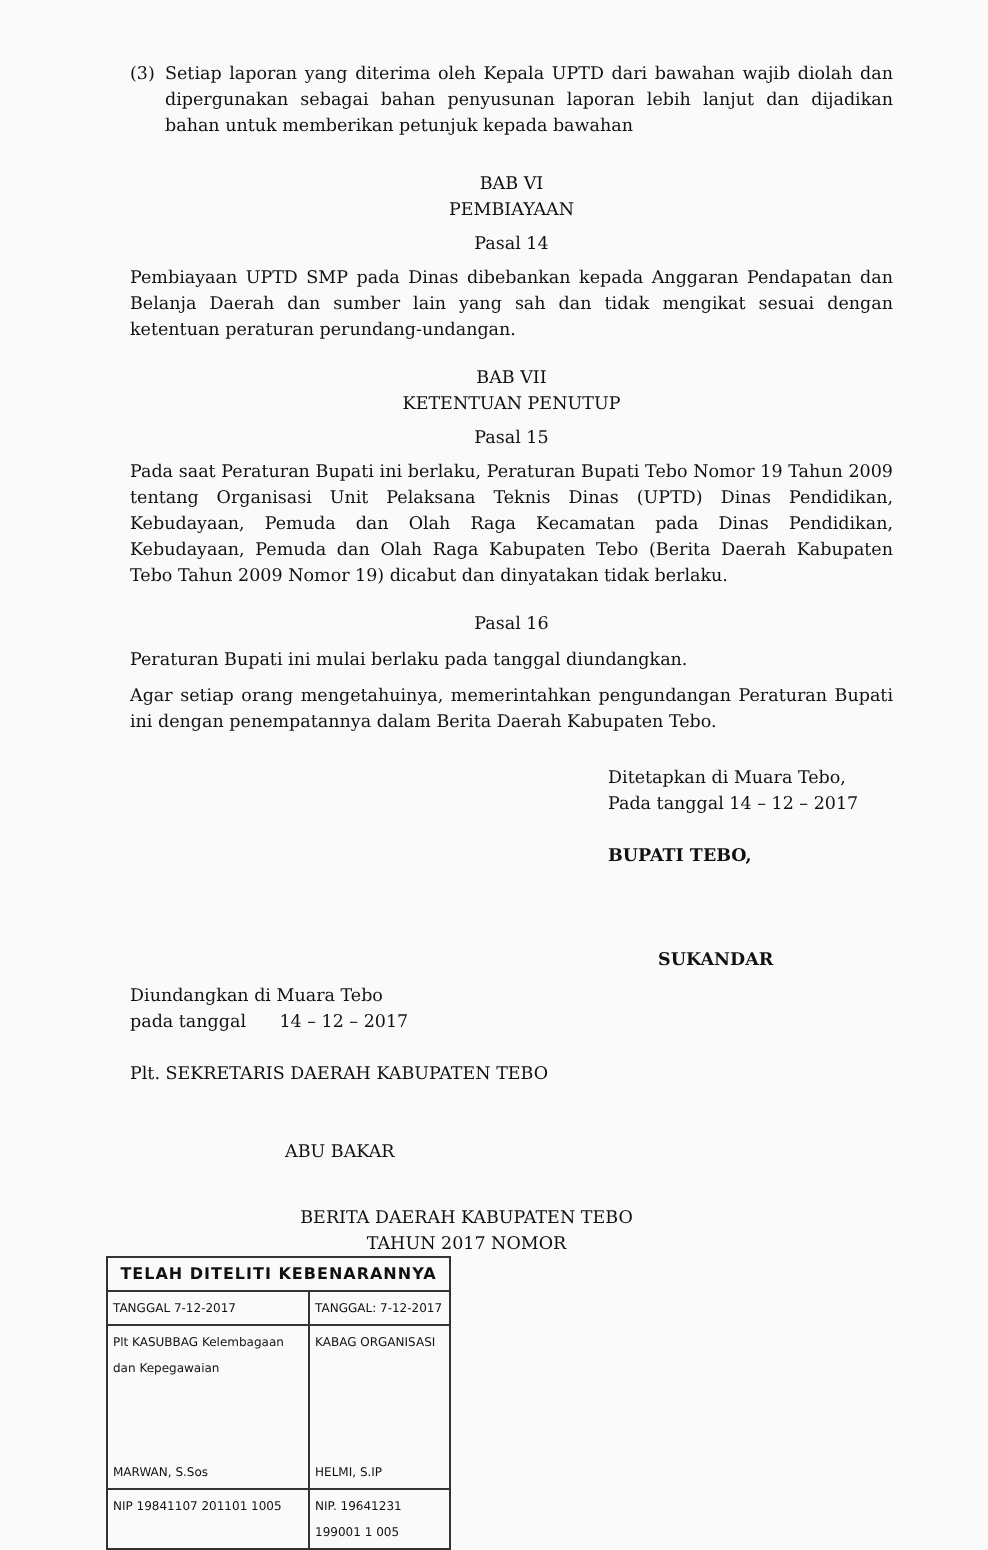(3) Setiap laporan yang diterima oleh Kepala UPTD dari bawahan wajib diolah dan dipergunakan sebagai bahan penyusunan laporan lebih lanjut dan dijadikan bahan untuk memberikan petunjuk kepada bawahan
BAB VI
PEMBIAYAAN
Pasal 14
Pembiayaan UPTD SMP pada Dinas dibebankan kepada Anggaran Pendapatan dan Belanja Daerah dan sumber lain yang sah dan tidak mengikat sesuai dengan ketentuan peraturan perundang-undangan.
BAB VII
KETENTUAN PENUTUP
Pasal 15
Pada saat Peraturan Bupati ini berlaku, Peraturan Bupati Tebo Nomor 19 Tahun 2009 tentang Organisasi Unit Pelaksana Teknis Dinas (UPTD) Dinas Pendidikan, Kebudayaan, Pemuda dan Olah Raga Kecamatan pada Dinas Pendidikan, Kebudayaan, Pemuda dan Olah Raga Kabupaten Tebo (Berita Daerah Kabupaten Tebo Tahun 2009 Nomor 19) dicabut dan dinyatakan tidak berlaku.
Pasal 16
Peraturan Bupati ini mulai berlaku pada tanggal diundangkan.
Agar setiap orang mengetahuinya, memerintahkan pengundangan Peraturan Bupati ini dengan penempatannya dalam Berita Daerah Kabupaten Tebo.
Ditetapkan di Muara Tebo,
Pada tanggal 14 – 12 – 2017
BUPATI TEBO,
SUKANDAR
Diundangkan di Muara Tebo
pada tanggal 14 – 12 – 2017
Plt. SEKRETARIS DAERAH KABUPATEN TEBO
ABU BAKAR
BERITA DAERAH KABUPATEN TEBO
TAHUN 2017 NOMOR
| TELAH DITELITI KEBENARANNYA | |
| --- | --- |
| TANGGAL 7-12-2017 | TANGGAL: 7-12-2017 |
| Plt KASUBBAG Kelembagaan dan Kepegawaian MARWAN, S.Sos | KABAG ORGANISASI HELMI, S.IP |
| NIP 19841107 201101 1005 | NIP. 19641231 199001 1 005 |